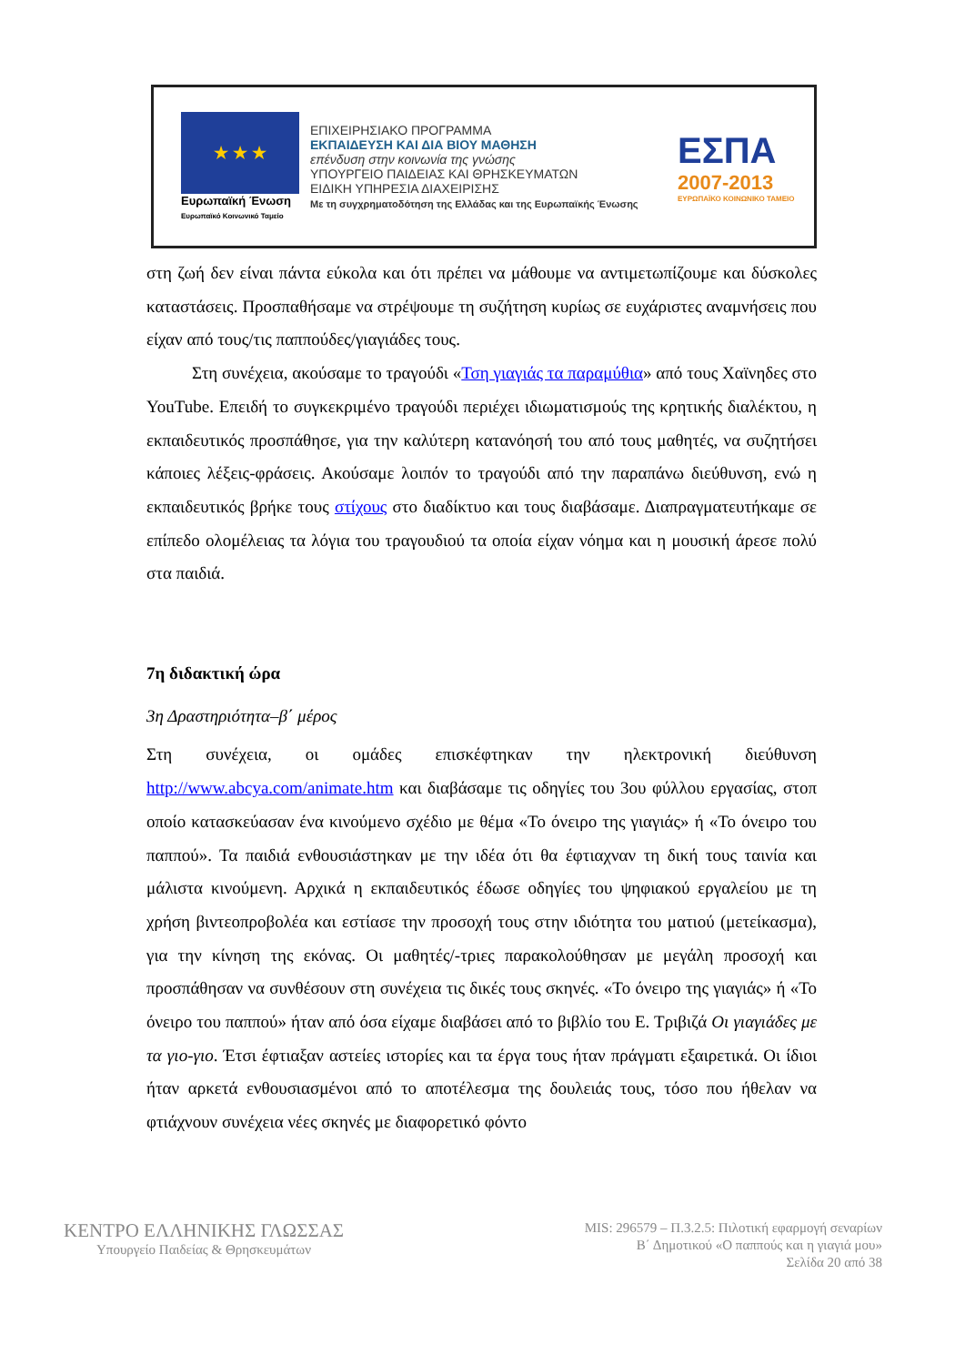★ ★ ★
Ευρωπαϊκή Ένωση
Ευρωπαϊκό Κοινωνικό Ταμείο
ΕΠΙΧΕΙΡΗΣΙΑΚΟ ΠΡΟΓΡΑΜΜΑ
ΕΚΠΑΙΔΕΥΣΗ ΚΑΙ ΔΙΑ ΒΙΟΥ ΜΑΘΗΣΗ
επένδυση στην κοινωνία της γνώσης
ΥΠΟΥΡΓΕΙΟ ΠΑΙΔΕΙΑΣ ΚΑΙ ΘΡΗΣΚΕΥΜΑΤΩΝ
ΕΙΔΙΚΗ ΥΠΗΡΕΣΙΑ ΔΙΑΧΕΙΡΙΣΗΣ
Με τη συγχρηματοδότηση της Ελλάδας και της Ευρωπαϊκής Ένωσης
ΕΣΠΑ
2007-2013
ΕΥΡΩΠΑΪΚΟ ΚΟΙΝΩΝΙΚΟ ΤΑΜΕΙΟ
στη ζωή δεν είναι πάντα εύκολα και ότι πρέπει να μάθουμε να αντιμετωπίζουμε και δύσκολες καταστάσεις. Προσπαθήσαμε να στρέψουμε τη συζήτηση κυρίως σε ευχάριστες αναμνήσεις που είχαν από τους/τις παππούδες/γιαγιάδες τους.
Στη συνέχεια, ακούσαμε το τραγούδι «Τση γιαγιάς τα παραμύθια» από τους Χαϊνηδες στο YouTube. Επειδή το συγκεκριμένο τραγούδι περιέχει ιδιωματισμούς της κρητικής διαλέκτου, η εκπαιδευτικός προσπάθησε, για την καλύτερη κατανόησή του από τους μαθητές, να συζητήσει κάποιες λέξεις-φράσεις. Ακούσαμε λοιπόν το τραγούδι από την παραπάνω διεύθυνση, ενώ η εκπαιδευτικός βρήκε τους στίχους στο διαδίκτυο και τους διαβάσαμε. Διαπραγματευτήκαμε σε επίπεδο ολομέλειας τα λόγια του τραγουδιού τα οποία είχαν νόημα και η μουσική άρεσε πολύ στα παιδιά.
7η διδακτική ώρα
3η Δραστηριότητα–β΄ μέρος
Στη συνέχεια, οι ομάδες επισκέφτηκαν την ηλεκτρονική διεύθυνση http://www.abcya.com/animate.htm και διαβάσαμε τις οδηγίες του 3ου φύλλου εργασίας, στοπ οποίο κατασκεύασαν ένα κινούμενο σχέδιο με θέμα «Το όνειρο της γιαγιάς» ή «Το όνειρο του παππού». Τα παιδιά ενθουσιάστηκαν με την ιδέα ότι θα έφτιαχναν τη δική τους ταινία και μάλιστα κινούμενη. Αρχικά η εκπαιδευτικός έδωσε οδηγίες του ψηφιακού εργαλείου με τη χρήση βιντεοπροβολέα και εστίασε την προσοχή τους στην ιδιότητα του ματιού (μετείκασμα), για την κίνηση της εκόνας. Οι μαθητές/-τριες παρακολούθησαν με μεγάλη προσοχή και προσπάθησαν να συνθέσουν στη συνέχεια τις δικές τους σκηνές. «Το όνειρο της γιαγιάς» ή «Το όνειρο του παππού» ήταν από όσα είχαμε διαβάσει από το βιβλίο του Ε. Τριβιζά Οι γιαγιάδες με τα γιο-γιο. Έτσι έφτιαξαν αστείες ιστορίες και τα έργα τους ήταν πράγματι εξαιρετικά. Οι ίδιοι ήταν αρκετά ενθουσιασμένοι από το αποτέλεσμα της δουλειάς τους, τόσο που ήθελαν να φτιάχνουν συνέχεια νέες σκηνές με διαφορετικό φόντο
ΚΕΝΤΡΟ ΕΛΛΗΝΙΚΗΣ ΓΛΩΣΣΑΣ
Υπουργείο Παιδείας & Θρησκευμάτων
MIS: 296579 – Π.3.2.5: Πιλοτική εφαρμογή σεναρίων
Β΄ Δημοτικού «Ο παππούς και η γιαγιά μου»
Σελίδα 20 από 38